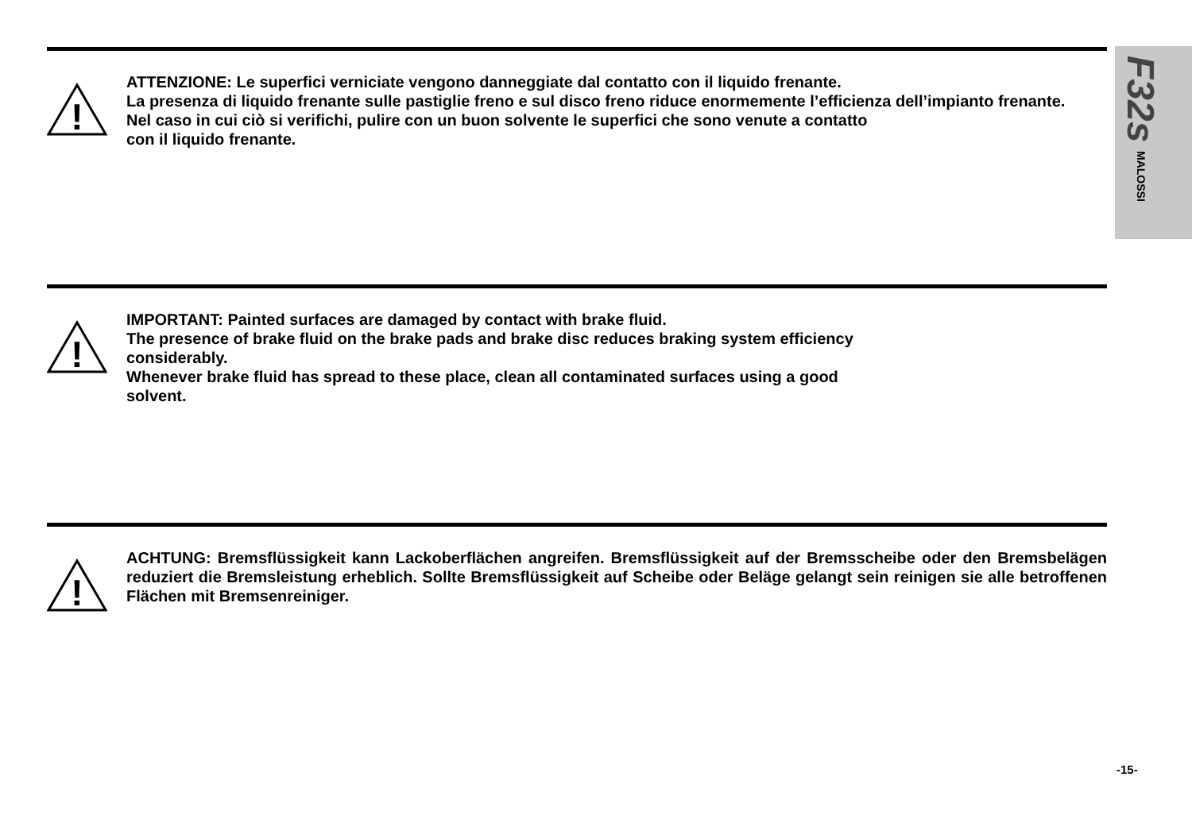F32s
MALOSSI
!
ATTENZIONE: Le superfici verniciate vengono danneggiate dal contatto con il liquido frenante.
La presenza di liquido frenante sulle pastiglie freno e sul disco freno riduce enormemente l’efficienza dell’impianto frenante.
Nel caso in cui ciò si verifichi, pulire con un buon solvente le superfici che sono venute a contatto
con il liquido frenante.
!
IMPORTANT: Painted surfaces are damaged by contact with brake fluid.
The presence of brake fluid on the brake pads and brake disc reduces braking system efficiency
considerably.
Whenever brake fluid has spread to these place, clean all contaminated surfaces using a good
solvent.
!
ACHTUNG: Bremsflüssigkeit kann Lackoberflächen angreifen. Bremsflüssigkeit auf der Bremsscheibe oder den Bremsbelägen reduziert die Bremsleistung erheblich. Sollte Bremsflüssigkeit auf Scheibe oder Beläge gelangt sein reinigen sie alle betroffenen Flächen mit Bremsenreiniger.
-15-